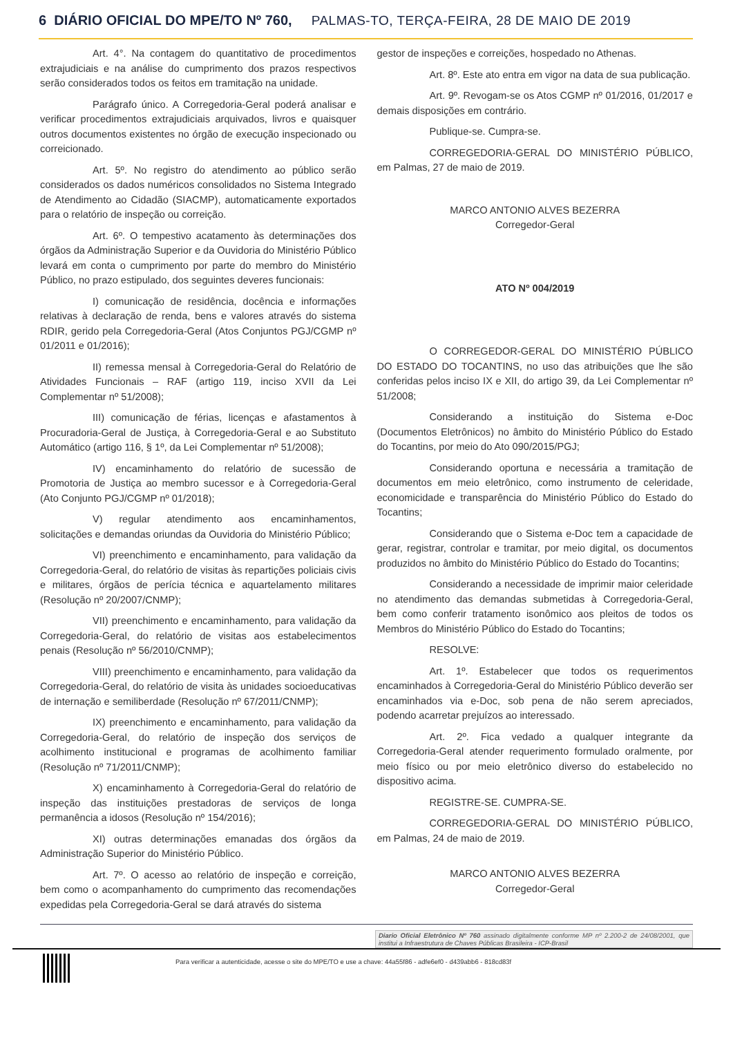6 DIÁRIO OFICIAL DO MPE/TO Nº 760, PALMAS-TO, TERÇA-FEIRA, 28 DE MAIO DE 2019
Art. 4°. Na contagem do quantitativo de procedimentos extrajudiciais e na análise do cumprimento dos prazos respectivos serão considerados todos os feitos em tramitação na unidade.
Parágrafo único. A Corregedoria-Geral poderá analisar e verificar procedimentos extrajudiciais arquivados, livros e quaisquer outros documentos existentes no órgão de execução inspecionado ou correicionado.
Art. 5º. No registro do atendimento ao público serão considerados os dados numéricos consolidados no Sistema Integrado de Atendimento ao Cidadão (SIACMP), automaticamente exportados para o relatório de inspeção ou correição.
Art. 6º. O tempestivo acatamento às determinações dos órgãos da Administração Superior e da Ouvidoria do Ministério Público levará em conta o cumprimento por parte do membro do Ministério Público, no prazo estipulado, dos seguintes deveres funcionais:
I) comunicação de residência, docência e informações relativas à declaração de renda, bens e valores através do sistema RDIR, gerido pela Corregedoria-Geral (Atos Conjuntos PGJ/CGMP nº 01/2011 e 01/2016);
II) remessa mensal à Corregedoria-Geral do Relatório de Atividades Funcionais – RAF (artigo 119, inciso XVII da Lei Complementar nº 51/2008);
III) comunicação de férias, licenças e afastamentos à Procuradoria-Geral de Justiça, à Corregedoria-Geral e ao Substituto Automático (artigo 116, § 1º, da Lei Complementar nº 51/2008);
IV) encaminhamento do relatório de sucessão de Promotoria de Justiça ao membro sucessor e à Corregedoria-Geral (Ato Conjunto PGJ/CGMP nº 01/2018);
V) regular atendimento aos encaminhamentos, solicitações e demandas oriundas da Ouvidoria do Ministério Público;
VI) preenchimento e encaminhamento, para validação da Corregedoria-Geral, do relatório de visitas às repartições policiais civis e militares, órgãos de perícia técnica e aquartelamento militares (Resolução nº 20/2007/CNMP);
VII) preenchimento e encaminhamento, para validação da Corregedoria-Geral, do relatório de visitas aos estabelecimentos penais (Resolução nº 56/2010/CNMP);
VIII) preenchimento e encaminhamento, para validação da Corregedoria-Geral, do relatório de visita às unidades socioeducativas de internação e semiliberdade (Resolução nº 67/2011/CNMP);
IX) preenchimento e encaminhamento, para validação da Corregedoria-Geral, do relatório de inspeção dos serviços de acolhimento institucional e programas de acolhimento familiar (Resolução nº 71/2011/CNMP);
X) encaminhamento à Corregedoria-Geral do relatório de inspeção das instituições prestadoras de serviços de longa permanência a idosos (Resolução nº 154/2016);
XI) outras determinações emanadas dos órgãos da Administração Superior do Ministério Público.
Art. 7º. O acesso ao relatório de inspeção e correição, bem como o acompanhamento do cumprimento das recomendações expedidas pela Corregedoria-Geral se dará através do sistema
gestor de inspeções e correições, hospedado no Athenas.
Art. 8º. Este ato entra em vigor na data de sua publicação.
Art. 9º. Revogam-se os Atos CGMP nº 01/2016, 01/2017 e demais disposições em contrário.
Publique-se. Cumpra-se.
CORREGEDORIA-GERAL DO MINISTÉRIO PÚBLICO, em Palmas, 27 de maio de 2019.
MARCO ANTONIO ALVES BEZERRA
Corregedor-Geral
ATO Nº 004/2019
O CORREGEDOR-GERAL DO MINISTÉRIO PÚBLICO DO ESTADO DO TOCANTINS, no uso das atribuições que lhe são conferidas pelos inciso IX e XII, do artigo 39, da Lei Complementar nº 51/2008;
Considerando a instituição do Sistema e-Doc (Documentos Eletrônicos) no âmbito do Ministério Público do Estado do Tocantins, por meio do Ato 090/2015/PGJ;
Considerando oportuna e necessária a tramitação de documentos em meio eletrônico, como instrumento de celeridade, economicidade e transparência do Ministério Público do Estado do Tocantins;
Considerando que o Sistema e-Doc tem a capacidade de gerar, registrar, controlar e tramitar, por meio digital, os documentos produzidos no âmbito do Ministério Público do Estado do Tocantins;
Considerando a necessidade de imprimir maior celeridade no atendimento das demandas submetidas à Corregedoria-Geral, bem como conferir tratamento isonômico aos pleitos de todos os Membros do Ministério Público do Estado do Tocantins;
RESOLVE:
Art. 1º. Estabelecer que todos os requerimentos encaminhados à Corregedoria-Geral do Ministério Público deverão ser encaminhados via e-Doc, sob pena de não serem apreciados, podendo acarretar prejuízos ao interessado.
Art. 2º. Fica vedado a qualquer integrante da Corregedoria-Geral atender requerimento formulado oralmente, por meio físico ou por meio eletrônico diverso do estabelecido no dispositivo acima.
REGISTRE-SE. CUMPRA-SE.
CORREGEDORIA-GERAL DO MINISTÉRIO PÚBLICO, em Palmas, 24 de maio de 2019.
MARCO ANTONIO ALVES BEZERRA
Corregedor-Geral
Diario Oficial Eletrônico Nº 760 assinado digitalmente conforme MP nº 2.200-2 de 24/08/2001, que institui a Infraestrutura de Chaves Públicas Brasileira - ICP-Brasil
Para verificar a autenticidade, acesse o site do MPE/TO e use a chave: 44a55f86 - adfe6ef0 - d439abb6 - 818cd83f